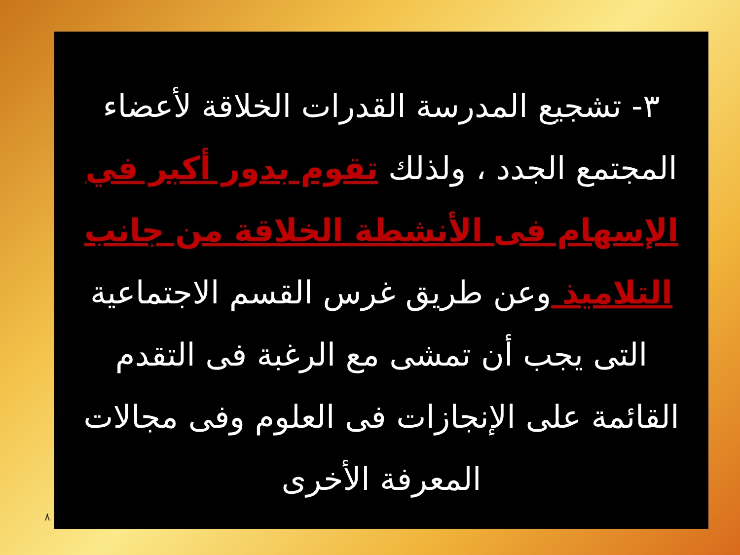٣- تشجيع المدرسة القدرات الخلاقة لأعضاء المجتمع الجدد ، ولذلك تقوم بدور أكبر في الإسهام فى الأنشطة الخلاقة من جانب التلاميذ وعن طريق غرس القسم الاجتماعية التى يجب أن تمشى مع الرغبة فى التقدم القائمة على الإنجازات فى العلوم وفى مجالات المعرفة الأخرى
٨